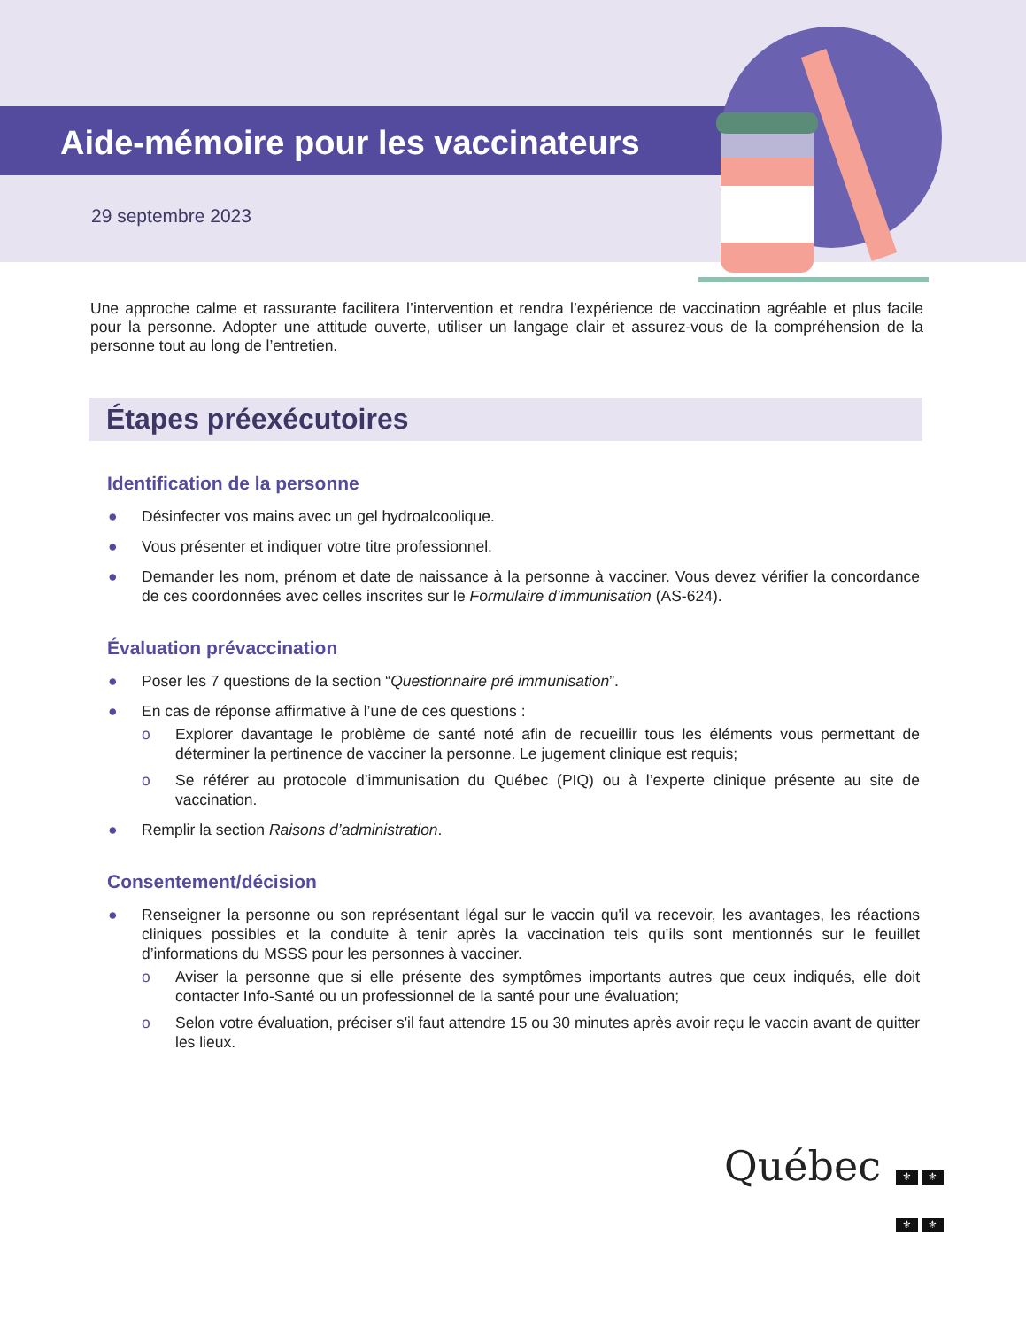Aide-mémoire pour les vaccinateurs
29 septembre 2023
Une approche calme et rassurante facilitera l’intervention et rendra l’expérience de vaccination agréable et plus facile pour la personne. Adopter une attitude ouverte, utiliser un langage clair et assurez-vous de la compréhension de la personne tout au long de l’entretien.
Étapes préexécutoires
Identification de la personne
● Désinfecter vos mains avec un gel hydroalcoolique.
● Vous présenter et indiquer votre titre professionnel.
● Demander les nom, prénom et date de naissance à la personne à vacciner. Vous devez vérifier la concordance de ces coordonnées avec celles inscrites sur le Formulaire d’immunisation (AS-624).
Évaluation prévaccination
● Poser les 7 questions de la section “Questionnaire pré immunisation”.
● En cas de réponse affirmative à l’une de ces questions :
o Explorer davantage le problème de santé noté afin de recueillir tous les éléments vous permettant de déterminer la pertinence de vacciner la personne. Le jugement clinique est requis;
o Se référer au protocole d’immunisation du Québec (PIQ) ou à l’experte clinique présente au site de vaccination.
● Remplir la section Raisons d’administration.
Consentement/décision
● Renseigner la personne ou son représentant légal sur le vaccin qu'il va recevoir, les avantages, les réactions cliniques possibles et la conduite à tenir après la vaccination tels qu’ils sont mentionnés sur le feuillet d’informations du MSSS pour les personnes à vacciner.
o Aviser la personne que si elle présente des symptômes importants autres que ceux indiqués, elle doit contacter Info-Santé ou un professionnel de la santé pour une évaluation;
o Selon votre évaluation, préciser s'il faut attendre 15 ou 30 minutes après avoir reçu le vaccin avant de quitter les lieux.
Québec ⚜ ⚜ ⚜ ⚜